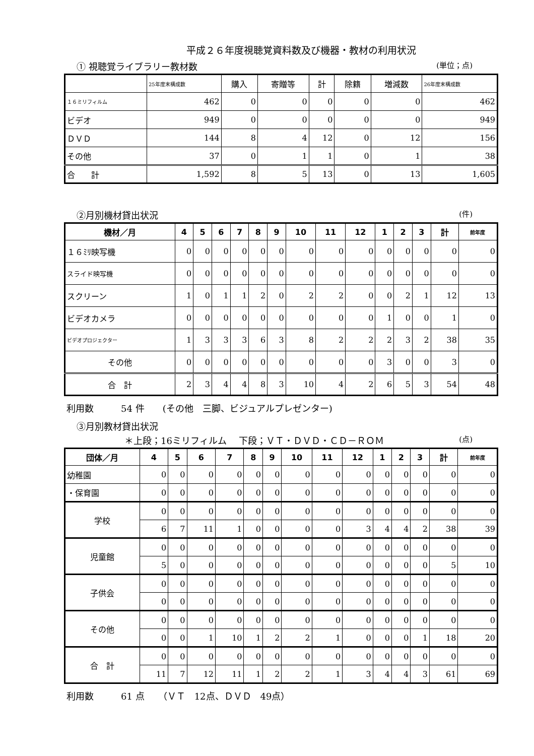平成２６年度視聴覚資料数及び機器・教材の利用状況
① 視聴覚ライブラリー教材数 (単位；点)
| | 25年度末構成数 | 購入 | 寄贈等 | 計 | 除籍 | 増減数 | 26年度末構成数 |
| １６ミリフィルム | 462 | 0 | 0 | 0 | 0 | 0 | 462 |
| ビデオ | 949 | 0 | 0 | 0 | 0 | 0 | 949 |
| ＤＶＤ | 144 | 8 | 4 | 12 | 0 | 12 | 156 |
| その他 | 37 | 0 | 1 | 1 | 0 | 1 | 38 |
| 合 計 | 1,592 | 8 | 5 | 13 | 0 | 13 | 1,605 |
②月別機材貸出状況 (件)
| 機材／月 | 4 | 5 | 6 | 7 | 8 | 9 | 10 | 11 | 12 | 1 | 2 | 3 | 計 | 前年度 |
| --- | --- | --- | --- | --- | --- | --- | --- | --- | --- | --- | --- | --- | --- | --- |
| １６ﾐﾘ映写機 | 0 | 0 | 0 | 0 | 0 | 0 | 0 | 0 | 0 | 0 | 0 | 0 | 0 | 0 |
| スライド映写機 | 0 | 0 | 0 | 0 | 0 | 0 | 0 | 0 | 0 | 0 | 0 | 0 | 0 | 0 |
| スクリーン | 1 | 0 | 1 | 1 | 2 | 0 | 2 | 2 | 0 | 0 | 2 | 1 | 12 | 13 |
| ビデオカメラ | 0 | 0 | 0 | 0 | 0 | 0 | 0 | 0 | 0 | 1 | 0 | 0 | 1 | 0 |
| ビデオプロジェクター | 1 | 3 | 3 | 3 | 6 | 3 | 8 | 2 | 2 | 2 | 3 | 2 | 38 | 35 |
| その他 | 0 | 0 | 0 | 0 | 0 | 0 | 0 | 0 | 0 | 3 | 0 | 0 | 3 | 0 |
| 合 計 | 2 | 3 | 4 | 4 | 8 | 3 | 10 | 4 | 2 | 6 | 5 | 3 | 54 | 48 |
利用数　　　54 件　　(その他　三脚、ビジュアルプレゼンター)
③月別教材貸出状況
＊上段；16ミリフィルム　 下段；ＶＴ・ＤＶＤ・ＣＤ－ＲＯＭ (点)
| 団体／月 | 4 | 5 | 6 | 7 | 8 | 9 | 10 | 11 | 12 | 1 | 2 | 3 | 計 | 前年度 |
| --- | --- | --- | --- | --- | --- | --- | --- | --- | --- | --- | --- | --- | --- | --- |
| 幼稚園 | 0 | 0 | 0 | 0 | 0 | 0 | 0 | 0 | 0 | 0 | 0 | 0 | 0 | 0 |
| ・保育園 | 0 | 0 | 0 | 0 | 0 | 0 | 0 | 0 | 0 | 0 | 0 | 0 | 0 | 0 |
| 学校 | 0 | 0 | 0 | 0 | 0 | 0 | 0 | 0 | 0 | 0 | 0 | 0 | 0 | 0 |
| | 6 | 7 | 11 | 1 | 0 | 0 | 0 | 0 | 3 | 4 | 4 | 2 | 38 | 39 |
| 児童館 | 0 | 0 | 0 | 0 | 0 | 0 | 0 | 0 | 0 | 0 | 0 | 0 | 0 | 0 |
| | 5 | 0 | 0 | 0 | 0 | 0 | 0 | 0 | 0 | 0 | 0 | 0 | 5 | 10 |
| 子供会 | 0 | 0 | 0 | 0 | 0 | 0 | 0 | 0 | 0 | 0 | 0 | 0 | 0 | 0 |
| | 0 | 0 | 0 | 0 | 0 | 0 | 0 | 0 | 0 | 0 | 0 | 0 | 0 | 0 |
| その他 | 0 | 0 | 0 | 0 | 0 | 0 | 0 | 0 | 0 | 0 | 0 | 0 | 0 | 0 |
| | 0 | 0 | 1 | 10 | 1 | 2 | 2 | 1 | 0 | 0 | 0 | 1 | 18 | 20 |
| 合 計 | 0 | 0 | 0 | 0 | 0 | 0 | 0 | 0 | 0 | 0 | 0 | 0 | 0 | 0 |
| | 11 | 7 | 12 | 11 | 1 | 2 | 2 | 1 | 3 | 4 | 4 | 3 | 61 | 69 |
利用数　　　61 点　　（ＶＴ　12点、ＤＶＤ　49点）